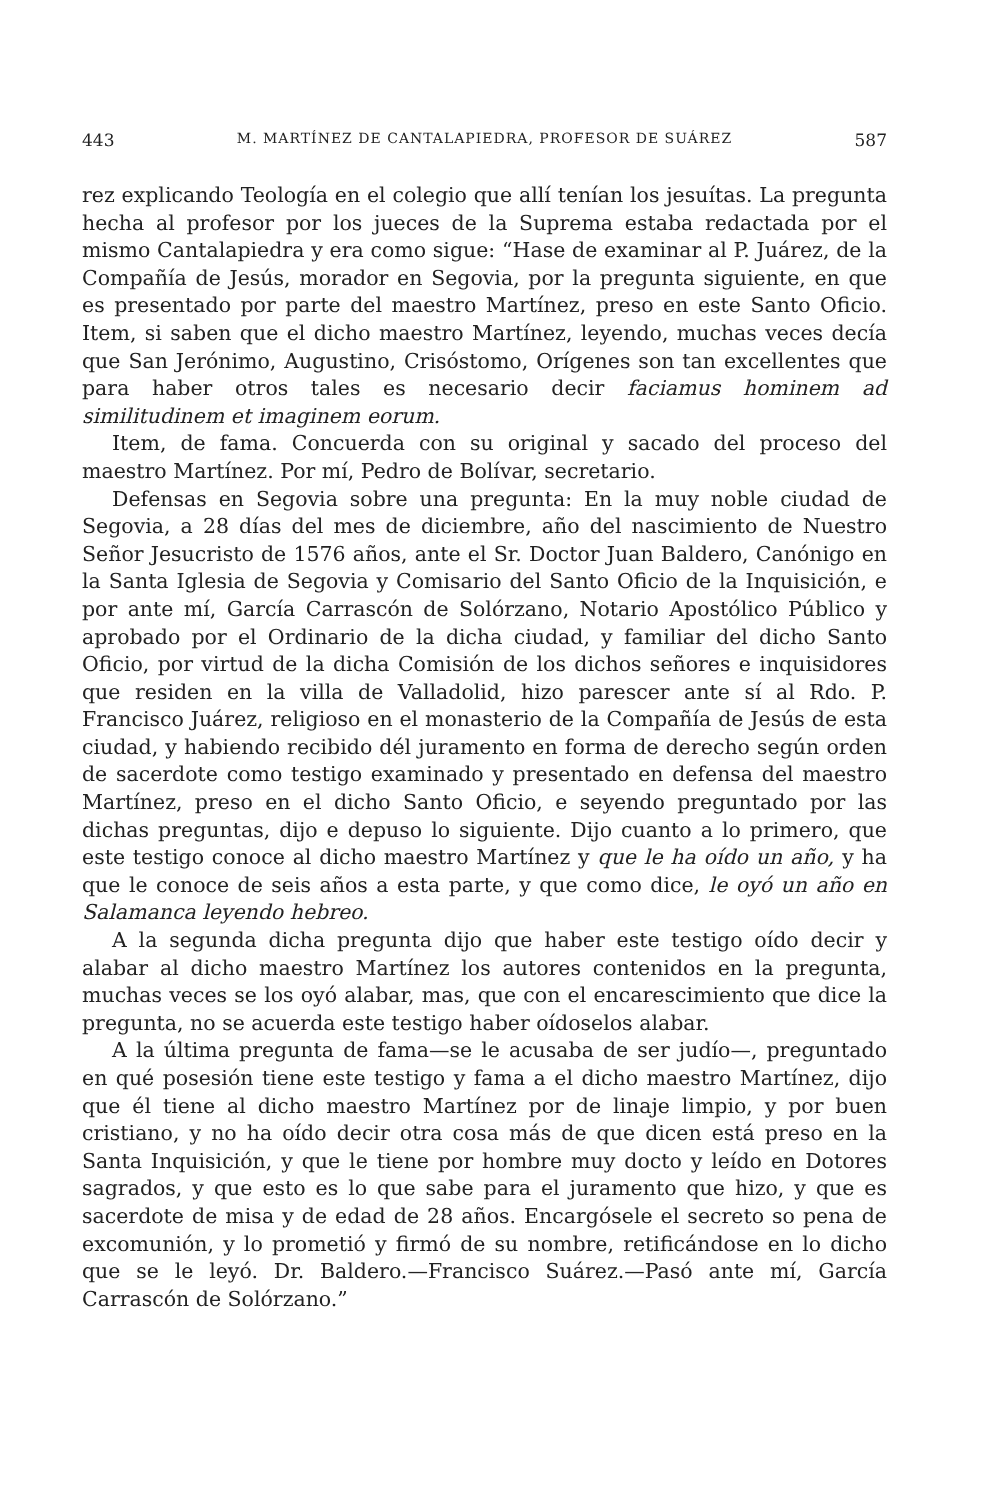443 M. MARTÍNEZ DE CANTALAPIEDRA, PROFESOR DE SUÁREZ 587
rez explicando Teología en el colegio que allí tenían los jesuítas. La pregunta hecha al profesor por los jueces de la Suprema estaba redactada por el mismo Cantalapiedra y era como sigue: “Hase de examinar al P. Juárez, de la Compañía de Jesús, morador en Segovia, por la pregunta siguiente, en que es presentado por parte del maestro Martínez, preso en este Santo Oficio. Item, si saben que el dicho maestro Martínez, leyendo, muchas veces decía que San Jerónimo, Augustino, Crisóstomo, Orígenes son tan excellentes que para haber otros tales es necesario decir faciamus hominem ad similitudinem et imaginem eorum.
Item, de fama. Concuerda con su original y sacado del proceso del maestro Martínez. Por mí, Pedro de Bolívar, secretario.
Defensas en Segovia sobre una pregunta: En la muy noble ciudad de Segovia, a 28 días del mes de diciembre, año del nascimiento de Nuestro Señor Jesucristo de 1576 años, ante el Sr. Doctor Juan Baldero, Canónigo en la Santa Iglesia de Segovia y Comisario del Santo Oficio de la Inquisición, e por ante mí, García Carrascón de Solórzano, Notario Apostólico Público y aprobado por el Ordinario de la dicha ciudad, y familiar del dicho Santo Oficio, por virtud de la dicha Comisión de los dichos señores e inquisidores que residen en la villa de Valladolid, hizo parescer ante sí al Rdo. P. Francisco Juárez, religioso en el monasterio de la Compañía de Jesús de esta ciudad, y habiendo recibido dél juramento en forma de derecho según orden de sacerdote como testigo examinado y presentado en defensa del maestro Martínez, preso en el dicho Santo Oficio, e seyendo preguntado por las dichas preguntas, dijo e depuso lo siguiente. Dijo cuanto a lo primero, que este testigo conoce al dicho maestro Martínez y que le ha oído un año, y ha que le conoce de seis años a esta parte, y que como dice, le oyó un año en Salamanca leyendo hebreo.
A la segunda dicha pregunta dijo que haber este testigo oído decir y alabar al dicho maestro Martínez los autores contenidos en la pregunta, muchas veces se los oyó alabar, mas, que con el encarescimiento que dice la pregunta, no se acuerda este testigo haber oídoselos alabar.
A la última pregunta de fama—se le acusaba de ser judío—, preguntado en qué posesión tiene este testigo y fama a el dicho maestro Martínez, dijo que él tiene al dicho maestro Martínez por de linaje limpio, y por buen cristiano, y no ha oído decir otra cosa más de que dicen está preso en la Santa Inquisición, y que le tiene por hombre muy docto y leído en Dotores sagrados, y que esto es lo que sabe para el juramento que hizo, y que es sacerdote de misa y de edad de 28 años. Encargósele el secreto so pena de excomunión, y lo prometió y firmó de su nombre, retificándose en lo dicho que se le leyó. Dr. Baldero.—Francisco Suárez.—Pasó ante mí, García Carrascón de Solórzano.”